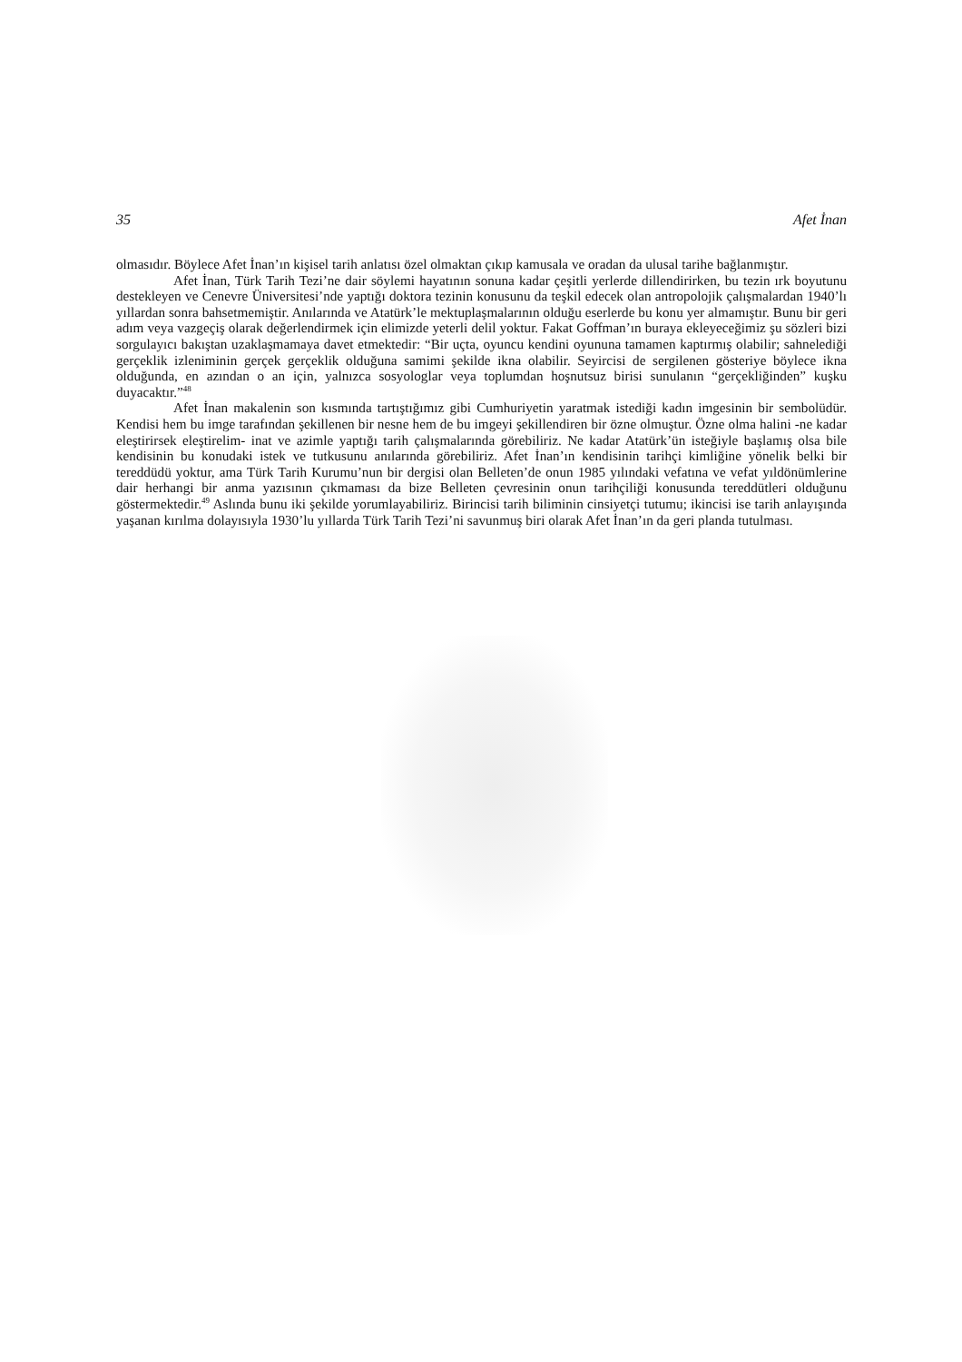35 Afet İnan
olmasıdır. Böylece Afet İnan’ın kişisel tarih anlatısı özel olmaktan çıkıp kamusala ve oradan da ulusal tarihe bağlanmıştır.
Afet İnan, Türk Tarih Tezi’ne dair söylemi hayatının sonuna kadar çeşitli yerlerde dillendirirken, bu tezin ırk boyutunu destekleyen ve Cenevre Üniversitesi’nde yaptığı doktora tezinin konusunu da teşkil edecek olan antropolojik çalışmalardan 1940’lı yıllardan sonra bahsetmemiştir. Anılarında ve Atatürk’le mektuplaşmalarının olduğu eserlerde bu konu yer almamıştır. Bunu bir geri adım veya vazgeçiş olarak değerlendirmek için elimizde yeterli delil yoktur. Fakat Goffman’ın buraya ekleyeceğimiz şu sözleri bizi sorgulayıcı bakıştan uzaklaşmamaya davet etmektedir: “Bir uçta, oyuncu kendini oyununa tamamen kaptırmış olabilir; sahnelediği gerçeklik izleniminin gerçek gerçeklik olduğuna samimi şekilde ikna olabilir. Seyircisi de sergilenen gösteriye böylece ikna olduğunda, en azından o an için, yalnızca sosyologlar veya toplumdan hoşnutsuz birisi sunulanın “gerçekliğinden” kuşku duyacaktır.”<sup>48</sup>
Afet İnan makalenin son kısmında tartıştığımız gibi Cumhuriyetin yaratmak istediği kadın imgesinin bir sembolüdür. Kendisi hem bu imge tarafından şekillenen bir nesne hem de bu imgeyi şekillendiren bir özne olmuştur. Özne olma halini -ne kadar eleştirirsek eleştirelim- inat ve azimle yaptığı tarih çalışmalarında görebiliriz. Ne kadar Atatürk’ün isteğiyle başlamış olsa bile kendisinin bu konudaki istek ve tutkusunu anılarında görebiliriz. Afet İnan’ın kendisinin tarihçi kimliğine yönelik belki bir tereddüdü yoktur, ama Türk Tarih Kurumu’nun bir dergisi olan Belleten’de onun 1985 yılındaki vefatına ve vefat yıldönümlerine dair herhangi bir anma yazısının çıkmaması da bize Belleten çevresinin onun tarihçiliği konusunda tereddütleri olduğunu göstermektedir.<sup>49</sup> Aslında bunu iki şekilde yorumlayabiliriz. Birincisi tarih biliminin cinsiyetçi tutumu; ikincisi ise tarih anlayışında yaşanan kırılma dolayısıyla 1930’lu yıllarda Türk Tarih Tezi’ni savunmuş biri olarak Afet İnan’ın da geri planda tutulması.